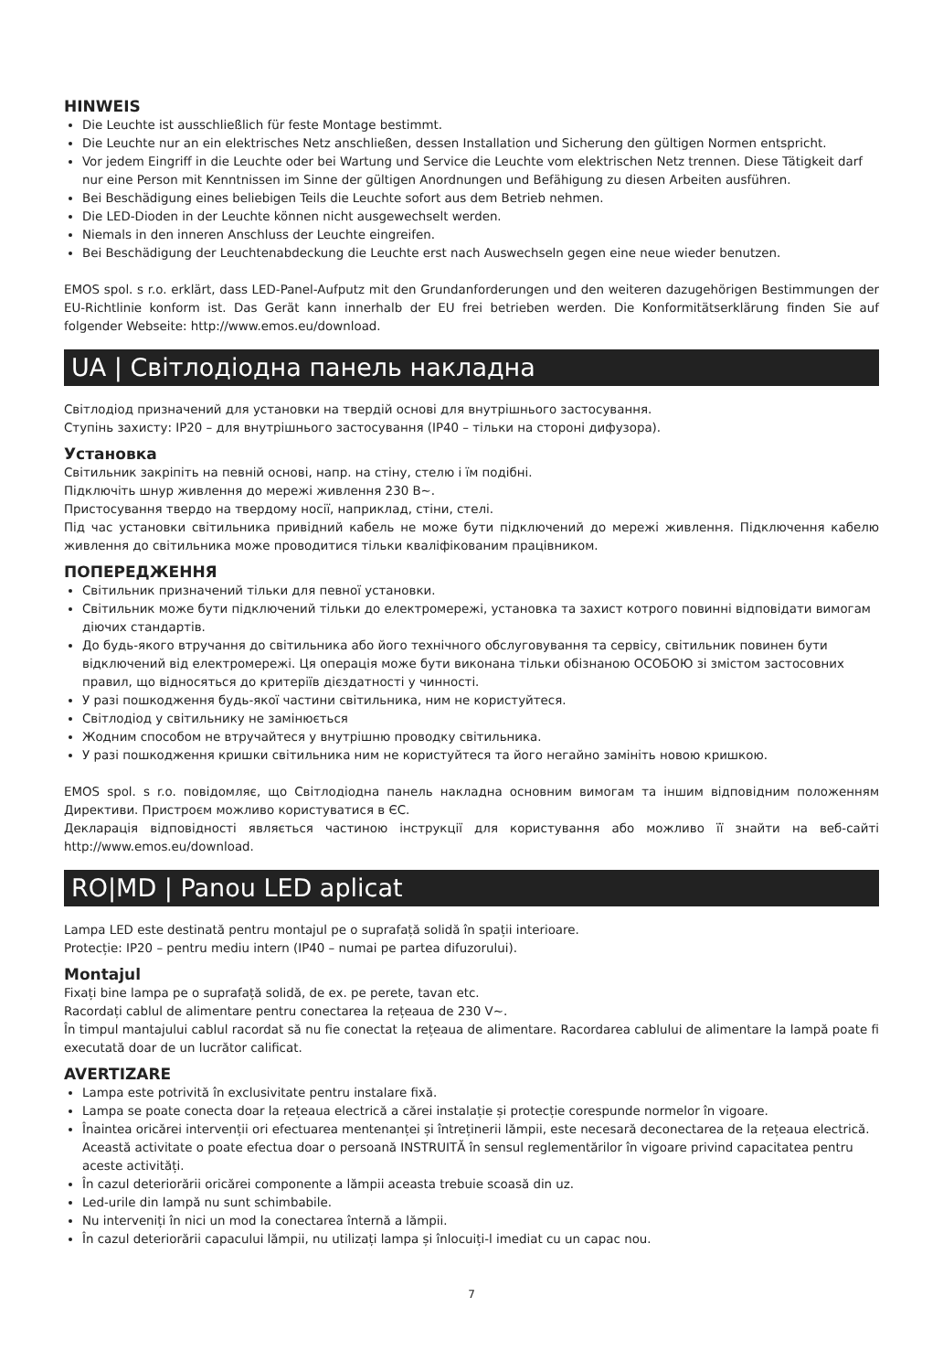HINWEIS
Die Leuchte ist ausschließlich für feste Montage bestimmt.
Die Leuchte nur an ein elektrisches Netz anschließen, dessen Installation und Sicherung den gültigen Normen entspricht.
Vor jedem Eingriff in die Leuchte oder bei Wartung und Service die Leuchte vom elektrischen Netz trennen. Diese Tätigkeit darf nur eine Person mit Kenntnissen im Sinne der gültigen Anordnungen und Befähigung zu diesen Arbeiten ausführen.
Bei Beschädigung eines beliebigen Teils die Leuchte sofort aus dem Betrieb nehmen.
Die LED-Dioden in der Leuchte können nicht ausgewechselt werden.
Niemals in den inneren Anschluss der Leuchte eingreifen.
Bei Beschädigung der Leuchtenabdeckung die Leuchte erst nach Auswechseln gegen eine neue wieder benutzen.
EMOS spol. s r.o. erklärt, dass LED-Panel-Aufputz mit den Grundanforderungen und den weiteren dazugehörigen Bestimmungen der EU-Richtlinie konform ist. Das Gerät kann innerhalb der EU frei betrieben werden. Die Konformitätserklärung finden Sie auf folgender Webseite: http://www.emos.eu/download.
UA | Світлодіодна панель накладна
Світлодіод призначений для установки на твердій основі для внутрішнього застосування.
Ступінь захисту: IP20 – для внутрішнього застосування (IP40 – тільки на стороні дифузора).
Установка
Світильник закріпіть на певній основі, напр. на стіну, стелю і їм подібні.
Підключіть шнур живлення до мережі живлення 230 В~.
Пристосування твердо на твердому носії, наприклад, стіни, стелі.
Під час установки світильника привідний кабель не може бути підключений до мережі живлення. Підключення кабелю живлення до світильника може проводитися тільки кваліфікованим працівником.
ПОПЕРЕДЖЕННЯ
Світильник призначений тільки для певної установки.
Світильник може бути підключений тільки до електромережі, установка та захист котрого повинні відповідати вимогам діючих стандартів.
До будь-якого втручання до світильника або його технічного обслуговування та сервісу, світильник повинен бути відключений від електромережі. Ця операція може бути виконана тільки обізнаною ОСОБОЮ зі змістом застосовних правил, що відносяться до критеріїв дієздатності у чинності.
У разі пошкодження будь-якої частини світильника, ним не користуйтеся.
Світлодіод у світильнику не замінюється
Жодним способом не втручайтеся у внутрішню проводку світильника.
У разі пошкодження кришки світильника ним не користуйтеся та його негайно замініть новою кришкою.
EMOS spol. s r.o. повідомляє, що Світлодіодна панель накладна основним вимогам та іншим відповідним положенням Директиви. Пристроєм можливо користуватися в ЄС.
Декларація відповідності являється частиною інструкції для користування або можливо її знайти на веб-сайті http://www.emos.eu/download.
RO|MD | Panou LED aplicat
Lampa LED este destinată pentru montajul pe o suprafață solidă în spații interioare.
Protecție: IP20 – pentru mediu intern (IP40 – numai pe partea difuzorului).
Montajul
Fixați bine lampa pe o suprafață solidă, de ex. pe perete, tavan etc.
Racordați cablul de alimentare pentru conectarea la rețeaua de 230 V~.
În timpul mantajului cablul racordat să nu fie conectat la rețeaua de alimentare. Racordarea cablului de alimentare la lampă poate fi executată doar de un lucrător calificat.
AVERTIZARE
Lampa este potrivită în exclusivitate pentru instalare fixă.
Lampa se poate conecta doar la rețeaua electrică a cărei instalație și protecție corespunde normelor în vigoare.
Înaintea oricărei intervenții ori efectuarea mentenanței și întreținerii lămpii, este necesară deconectarea de la rețeaua electrică. Această activitate o poate efectua doar o persoană INSTRUITĂ în sensul reglementărilor în vigoare privind capacitatea pentru aceste activități.
În cazul deteriorării oricărei componente a lămpii aceasta trebuie scoasă din uz.
Led-urile din lampă nu sunt schimbabile.
Nu interveniți în nici un mod la conectarea înternă a lămpii.
În cazul deteriorării capacului lămpii, nu utilizați lampa și înlocuiți-l imediat cu un capac nou.
7